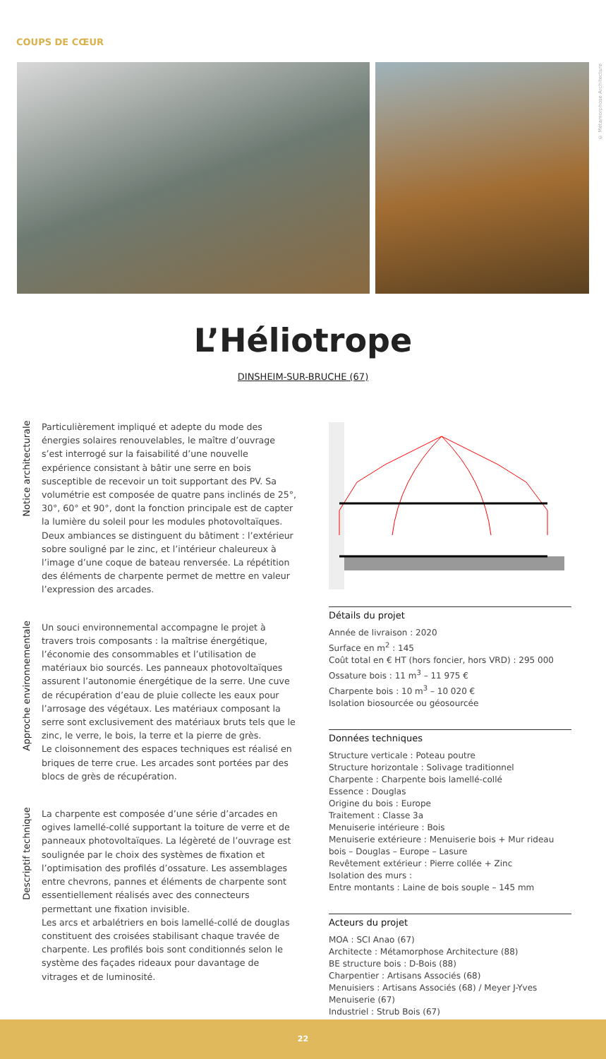COUPS DE CŒUR
© Métamorphose Architecture
L’Héliotrope
DINSHEIM-SUR-BRUCHE (67)
Notice architecturale
Particulièrement impliqué et adepte du mode des énergies solaires renouvelables, le maître d’ouvrage s’est interrogé sur la faisabilité d’une nouvelle expérience consistant à bâtir une serre en bois susceptible de recevoir un toit supportant des PV. Sa volumétrie est composée de quatre pans inclinés de 25°, 30°, 60° et 90°, dont la fonction principale est de capter la lumière du soleil pour les modules photovoltaïques.
Deux ambiances se distinguent du bâtiment : l’extérieur sobre souligné par le zinc, et l’intérieur chaleureux à l’image d’une coque de bateau renversée. La répétition des éléments de charpente permet de mettre en valeur l’expression des arcades.
Approche environnementale
Un souci environnemental accompagne le projet à travers trois composants : la maîtrise énergétique, l’économie des consommables et l’utilisation de matériaux bio sourcés. Les panneaux photovoltaïques assurent l’autonomie énergétique de la serre. Une cuve de récupération d’eau de pluie collecte les eaux pour l’arrosage des végétaux. Les matériaux composant la serre sont exclusivement des matériaux bruts tels que le zinc, le verre, le bois, la terre et la pierre de grès.
Le cloisonnement des espaces techniques est réalisé en briques de terre crue. Les arcades sont portées par des blocs de grès de récupération.
Descriptif technique
La charpente est composée d’une série d’arcades en ogives lamellé-collé supportant la toiture de verre et de panneaux photovoltaïques. La légèreté de l’ouvrage est soulignée par le choix des systèmes de fixation et l’optimisation des profilés d’ossature. Les assemblages entre chevrons, pannes et éléments de charpente sont essentiellement réalisés avec des connecteurs permettant une fixation invisible.
Les arcs et arbalétriers en bois lamellé-collé de douglas constituent des croisées stabilisant chaque travée de charpente. Les profilés bois sont conditionnés selon le système des façades rideaux pour davantage de vitrages et de luminosité.
Détails du projet
Année de livraison : 2020
Surface en m<sup>2</sup> : 145
Coût total en € HT (hors foncier, hors VRD) : 295 000
Ossature bois : 11 m<sup>3</sup> – 11 975 €
Charpente bois : 10 m<sup>3</sup> – 10 020 €
Isolation biosourcée ou géosourcée
Données techniques
Structure verticale : Poteau poutre
Structure horizontale : Solivage traditionnel
Charpente : Charpente bois lamellé-collé
Essence : Douglas
Origine du bois : Europe
Traitement : Classe 3a
Menuiserie intérieure : Bois
Menuiserie extérieure : Menuiserie bois + Mur rideau bois – Douglas – Europe – Lasure
Revêtement extérieur : Pierre collée + Zinc
Isolation des murs :
Entre montants : Laine de bois souple – 145 mm
Acteurs du projet
MOA : SCI Anao (67)
Architecte : Métamorphose Architecture (88)
BE structure bois : D-Bois (88)
Charpentier : Artisans Associés (68)
Menuisiers : Artisans Associés (68) / Meyer J-Yves Menuiserie (67)
Industriel : Strub Bois (67)
22